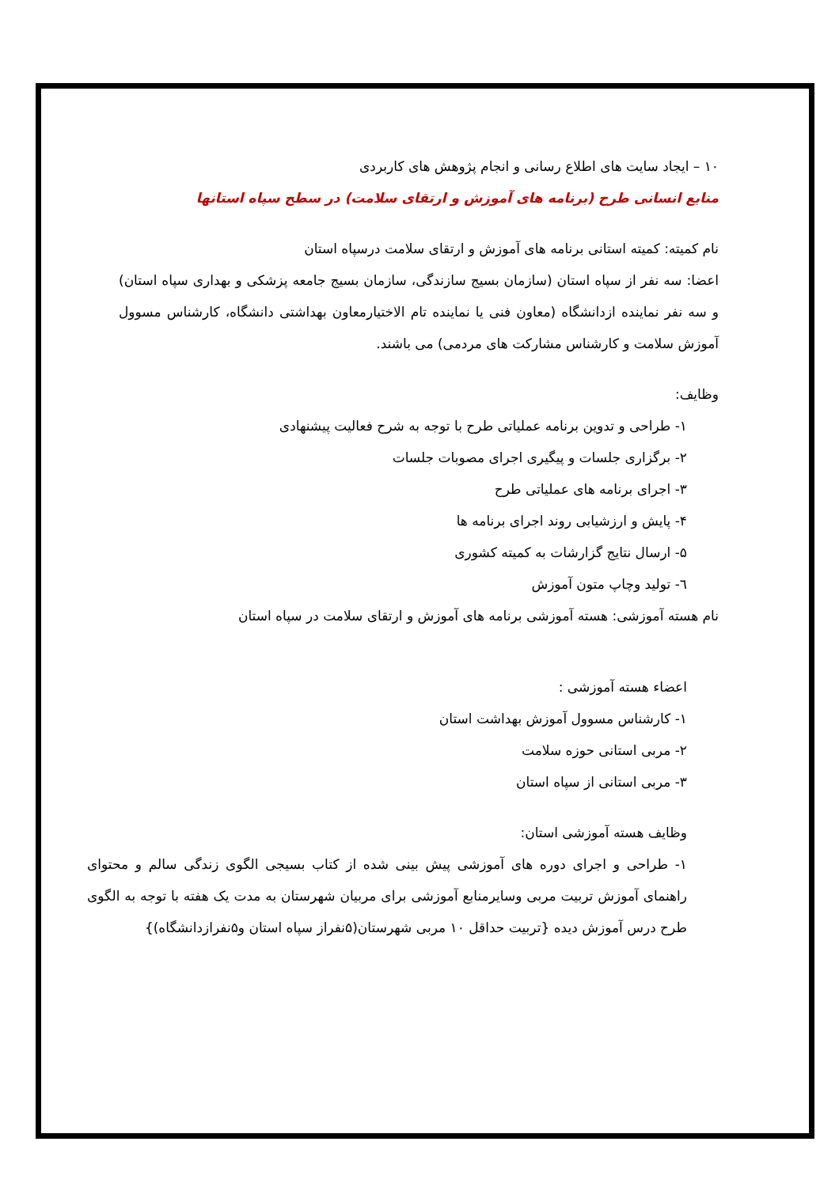۱۰ – ایجاد سایت های اطلاع رسانی و انجام پژوهش های کاربردی
منابع انسانی طرح (برنامه های آموزش و ارتقای سلامت) در سطح سپاه استانها
نام کمیته: کمیته استانی برنامه های آموزش و ارتقای سلامت درسپاه استان
اعضا: سه نفر از سپاه استان (سازمان بسیج سازندگی، سازمان بسیج جامعه پزشکی و بهداری سپاه استان) و سه نفر نماینده ازدانشگاه (معاون فنی یا نماینده تام الاختیارمعاون بهداشتی دانشگاه، کارشناس مسوول آموزش سلامت و کارشناس مشارکت های مردمی) می باشند.
وظایف:
۱- طراحی و تدوین برنامه عملیاتی طرح با توجه به شرح فعالیت پیشنهادی
۲- برگزاری جلسات و پیگیری اجرای مصوبات جلسات
۳- اجرای برنامه های عملیاتی طرح
۴- پایش و ارزشیابی روند اجرای برنامه ها
۵- ارسال نتایج گزارشات به کمیته کشوری
٦- تولید وچاپ متون آموزش
نام هسته آموزشی: هسته آموزشی برنامه های آموزش و ارتقای سلامت در سپاه استان
اعضاء هسته آموزشی :
۱- کارشناس مسوول آموزش بهداشت استان
۲- مربی استانی حوزه سلامت
۳- مربی استانی از سپاه استان
وظایف هسته آموزشی استان:
۱- طراحی و اجرای دوره های آموزشی پیش بینی شده از کتاب بسیجی الگوی زندگی سالم و محتوای راهنمای آموزش تربیت مربی وسایرمنابع آموزشی برای مربیان شهرستان به مدت یک هفته با توجه به الگوی طرح درس آموزش دیده {تربیت حداقل ۱۰ مربی شهرستان(۵نفراز سپاه استان و۵نفرازدانشگاه)}